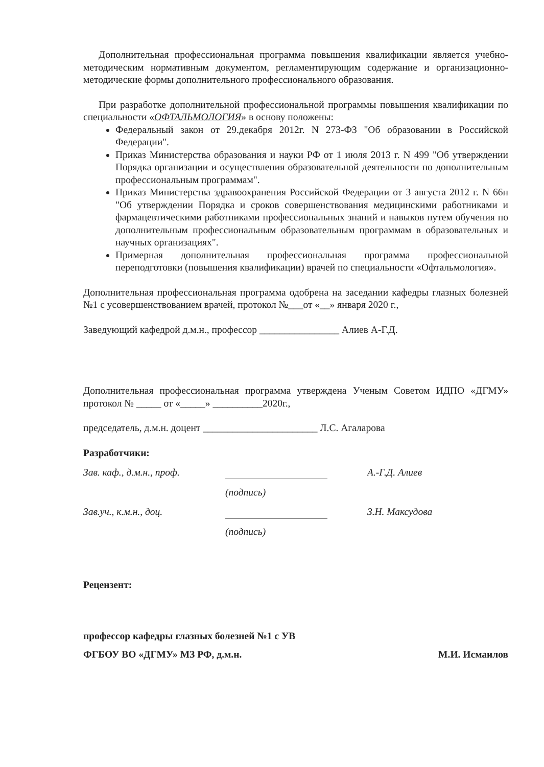Дополнительная профессиональная программа повышения квалификации является учебно-методическим нормативным документом, регламентирующим содержание и организационно-методические формы дополнительного профессионального образования.
При разработке дополнительной профессиональной программы повышения квалификации по специальности «ОФТАЛЬМОЛОГИЯ» в основу положены:
Федеральный закон от 29.декабря 2012г. N 273-ФЗ "Об образовании в Российской Федерации".
Приказ Министерства образования и науки РФ от 1 июля 2013 г. N 499 "Об утверждении Порядка организации и осуществления образовательной деятельности по дополнительным профессиональным программам".
Приказ Министерства здравоохранения Российской Федерации от 3 августа 2012 г. N 66н "Об утверждении Порядка и сроков совершенствования медицинскими работниками и фармацевтическими работниками профессиональных знаний и навыков путем обучения по дополнительным профессиональным образовательным программам в образовательных и научных организациях".
Примерная дополнительная профессиональная программа профессиональной переподготовки (повышения квалификации) врачей по специальности «Офтальмология».
Дополнительная профессиональная программа одобрена на заседании кафедры глазных болезней №1 с усовершенствованием врачей, протокол №___от «__» января 2020 г.,
Заведующий кафедрой д.м.н., профессор ________________ Алиев А-Г.Д.
Дополнительная профессиональная программа утверждена Ученым Советом ИДПО «ДГМУ» протокол № _____ от «_____» __________2020г.,
председатель, д.м.н. доцент _______________________ Л.С. Агаларова
Разработчики:
Зав. каф., д.м.н., проф. А.-Г.Д. Алиев
(подпись)
Зав.уч., к.м.н., доц. З.Н. Максудова
(подпись)
Рецензент:
профессор кафедры глазных болезней №1 с УВ
ФГБОУ ВО «ДГМУ» МЗ РФ, д.м.н. М.И. Исмаилов